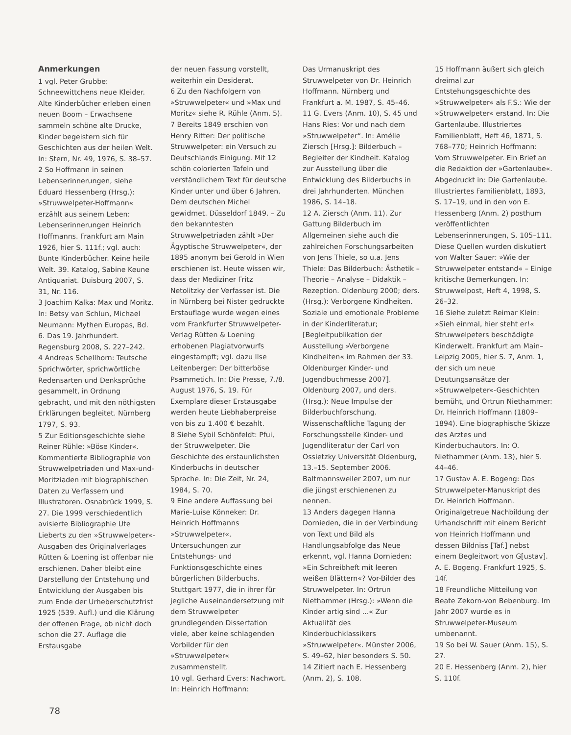Anmerkungen
1 vgl. Peter Grubbe: Schneewittchens neue Kleider. Alte Kinderbücher erleben einen neuen Boom – Erwachsene sammeln schöne alte Drucke, Kinder begeistern sich für Geschichten aus der heilen Welt. In: Stern, Nr. 49, 1976, S. 38–57.
2 So Hoffmann in seinen Lebenserinnerungen, siehe Eduard Hessenberg (Hrsg.): »Struwwelpeter-Hoffmann« erzählt aus seinem Leben: Lebenserinnerungen Heinrich Hoffmanns. Frankfurt am Main 1926, hier S. 111f.; vgl. auch: Bunte Kinderbücher. Keine heile Welt. 39. Katalog, Sabine Keune Antiquariat. Duisburg 2007, S. 31, Nr. 116.
3 Joachim Kalka: Max und Moritz. In: Betsy van Schlun, Michael Neumann: Mythen Europas, Bd. 6. Das 19. Jahrhundert. Regensburg 2008, S. 227–242.
4 Andreas Schellhorn: Teutsche Sprichwörter, sprichwörtliche Redensarten und Denksprüche gesammelt, in Ordnung gebracht, und mit den nöthigsten Erklärungen begleitet. Nürnberg 1797, S. 93.
5 Zur Editionsgeschichte siehe Reiner Rühle: »Böse Kinder«. Kommentierte Bibliographie von Struwwelpetriaden und Max-und-Moritziaden mit biographischen Daten zu Verfassern und Illustratoren. Osnabrück 1999, S. 27. Die 1999 verschiedentlich avisierte Bibliographie Ute Lieberts zu den »Struwwelpeter«-Ausgaben des Originalverlages Rütten & Loening ist offenbar nie erschienen. Daher bleibt eine Darstellung der Entstehung und Entwicklung der Ausgaben bis zum Ende der Urheberschutzfrist 1925 (539. Aufl.) und die Klärung der offenen Frage, ob nicht doch schon die 27. Auflage die Erstausgabe
der neuen Fassung vorstellt, weiterhin ein Desiderat.
6 Zu den Nachfolgern von »Struwwelpeter« und »Max und Moritz« siehe R. Rühle (Anm. 5).
7 Bereits 1849 erschien von Henry Ritter: Der politische Struwwelpeter: ein Versuch zu Deutschlands Einigung. Mit 12 schön colorierten Tafeln und verständlichem Text für deutsche Kinder unter und über 6 Jahren. Dem deutschen Michel gewidmet. Düsseldorf 1849. – Zu den bekanntesten Struwwelpetriaden zählt »Der Ägyptische Struwwelpeter«, der 1895 anonym bei Gerold in Wien erschienen ist. Heute wissen wir, dass der Mediziner Fritz Netolitzky der Verfasser ist. Die in Nürnberg bei Nister gedruckte Erstauflage wurde wegen eines vom Frankfurter Struwwelpeter-Verlag Rütten & Loening erhobenen Plagiatvorwurfs eingestampft; vgl. dazu Ilse Leitenberger: Der bitterböse Psammetich. In: Die Presse, 7./8. August 1976, S. 19. Für Exemplare dieser Erstausgabe werden heute Liebhaberpreise von bis zu 1.400 € bezahlt.
8 Siehe Sybil Schönfeldt: Pfui, der Struwwelpeter. Die Geschichte des erstaunlichsten Kinderbuchs in deutscher Sprache. In: Die Zeit, Nr. 24, 1984, S. 70.
9 Eine andere Auffassung bei Marie-Luise Könneker: Dr. Heinrich Hoffmanns »Struwwelpeter«. Untersuchungen zur Entstehungs- und Funktionsgeschichte eines bürgerlichen Bilderbuchs. Stuttgart 1977, die in ihrer für jegliche Auseinandersetzung mit dem Struwwelpeter grundlegenden Dissertation viele, aber keine schlagenden Vorbilder für den »Struwwelpeter« zusammenstellt.
10 vgl. Gerhard Evers: Nachwort. In: Heinrich Hoffmann:
Das Urmanuskript des Struwwelpeter von Dr. Heinrich Hoffmann. Nürnberg und Frankfurt a. M. 1987, S. 45–46.
11 G. Evers (Anm. 10), S. 45 und Hans Ries: Vor und nach dem »Struwwelpeter“. In: Amélie Ziersch [Hrsg.]: Bilderbuch – Begleiter der Kindheit. Katalog zur Ausstellung über die Entwicklung des Bilderbuchs in drei Jahrhunderten. München 1986, S. 14–18.
12 A. Ziersch (Anm. 11). Zur Gattung Bilderbuch im Allgemeinen siehe auch die zahlreichen Forschungsarbeiten von Jens Thiele, so u.a. Jens Thiele: Das Bilderbuch: Ästhetik – Theorie – Analyse – Didaktik – Rezeption. Oldenburg 2000; ders. (Hrsg.): Verborgene Kindheiten. Soziale und emotionale Probleme in der Kinderliteratur; [Begleitpublikation der Ausstellung »Verborgene Kindheiten« im Rahmen der 33. Oldenburger Kinder- und Jugendbuchmesse 2007]. Oldenburg 2007, und ders. (Hrsg.): Neue Impulse der Bilderbuchforschung. Wissenschaftliche Tagung der Forschungsstelle Kinder- und Jugendliteratur der Carl von Ossietzky Universität Oldenburg, 13.–15. September 2006. Baltmannsweiler 2007, um nur die jüngst erschienenen zu nennen.
13 Anders dagegen Hanna Dornieden, die in der Verbindung von Text und Bild als Handlungsabfolge das Neue erkennt, vgl. Hanna Dornieden: »Ein Schreibheft mit leeren weißen Blättern«? Vor-Bilder des Struwwelpeter. In: Ortrun Niethammer (Hrsg.): »Wenn die Kinder artig sind ...« Zur Aktualität des Kinderbuchklassikers »Struwwelpeter«. Münster 2006, S. 49–62, hier besonders S. 50.
14 Zitiert nach E. Hessenberg (Anm. 2), S. 108.
15 Hoffmann äußert sich gleich dreimal zur Entstehungsgeschichte des »Struwwelpeter« als F.S.: Wie der »Struwwelpeter« erstand. In: Die Gartenlaube. Illustriertes Familienblatt, Heft 46, 1871, S. 768–770; Heinrich Hoffmann: Vom Struwwelpeter. Ein Brief an die Redaktion der »Gartenlaube«. Abgedruckt in: Die Gartenlaube. Illustriertes Familienblatt, 1893, S. 17–19, und in den von E. Hessenberg (Anm. 2) posthum veröffentlichten Lebenserinnerungen, S. 105–111. Diese Quellen wurden diskutiert von Walter Sauer: »Wie der Struwwelpeter entstand« – Einige kritische Bemerkungen. In: Struwwelpost, Heft 4, 1998, S. 26–32.
16 Siehe zuletzt Reimar Klein: »Sieh einmal, hier steht er!« Struwwelpeters beschädigte Kinderwelt. Frankfurt am Main–Leipzig 2005, hier S. 7, Anm. 1, der sich um neue Deutungsansätze der »Struwwelpeter«-Geschichten bemüht, und Ortrun Niethammer: Dr. Heinrich Hoffmann (1809–1894). Eine biographische Skizze des Arztes und Kinderbuchautors. In: O. Niethammer (Anm. 13), hier S. 44–46.
17 Gustav A. E. Bogeng: Das Struwwelpeter-Manuskript des Dr. Heinrich Hoffmann. Originalgetreue Nachbildung der Urhandschrift mit einem Bericht von Heinrich Hoffmann und dessen Bildniss [Taf.] nebst einem Begleitwort von G[ustav]. A. E. Bogeng. Frankfurt 1925, S. 14f.
18 Freundliche Mitteilung von Beate Zekorn-von Bebenburg. Im Jahr 2007 wurde es in Struwwelpeter-Museum umbenannt.
19 So bei W. Sauer (Anm. 15), S. 27.
20 E. Hessenberg (Anm. 2), hier S. 110f.
78